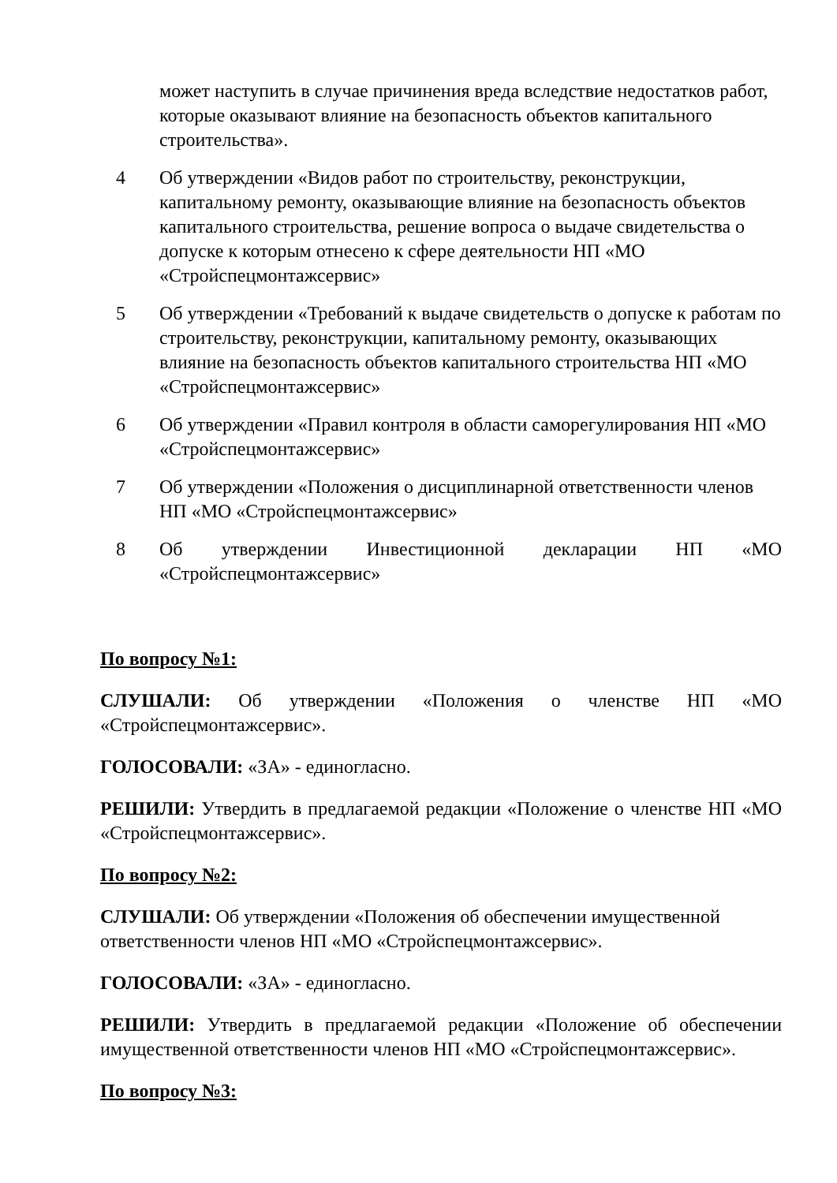может наступить в случае причинения вреда вследствие недостатков работ, которые оказывают влияние на безопасность объектов капитального строительства».
4 Об утверждении «Видов работ по строительству, реконструкции, капитальному ремонту, оказывающие влияние на безопасность объектов капитального строительства, решение вопроса о выдаче свидетельства о допуске к которым отнесено к сфере деятельности НП «МО «Стройспецмонтажсервис»
5 Об утверждении «Требований к выдаче свидетельств о допуске к работам по строительству, реконструкции, капитальному ремонту, оказывающих влияние на безопасность объектов капитального строительства НП «МО «Стройспецмонтажсервис»
6 Об утверждении «Правил контроля в области саморегулирования НП «МО «Стройспецмонтажсервис»
7 Об утверждении «Положения о дисциплинарной ответственности членов НП «МО «Стройспецмонтажсервис»
8 Об утверждении Инвестиционной декларации НП «МО «Стройспецмонтажсервис»
По вопросу №1:
СЛУШАЛИ: Об утверждении «Положения о членстве НП «МО «Стройспецмонтажсервис».
ГОЛОСОВАЛИ: «ЗА» - единогласно.
РЕШИЛИ: Утвердить в предлагаемой редакции «Положение о членстве НП «МО «Стройспецмонтажсервис».
По вопросу №2:
СЛУШАЛИ: Об утверждении «Положения об обеспечении имущественной ответственности членов НП «МО «Стройспецмонтажсервис».
ГОЛОСОВАЛИ: «ЗА» - единогласно.
РЕШИЛИ: Утвердить в предлагаемой редакции «Положение об обеспечении имущественной ответственности членов НП «МО «Стройспецмонтажсервис».
По вопросу №3: